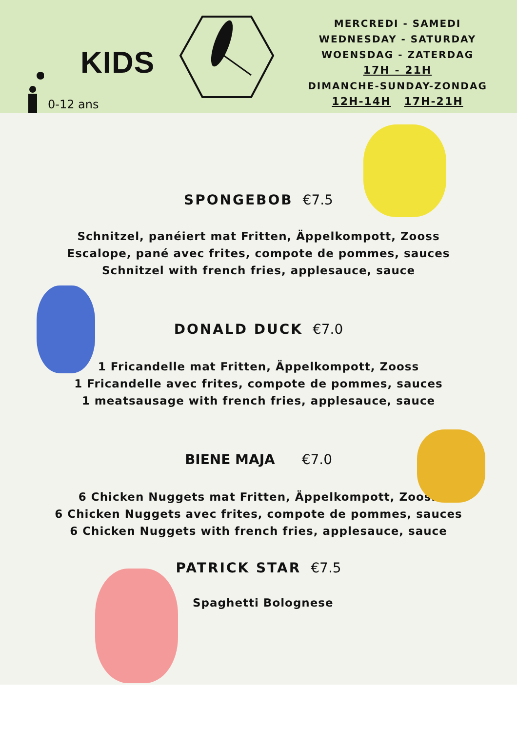KIDS
0-12 ans
MERCREDI - SAMEDI
WEDNESDAY - SATURDAY
WOENSDAG - ZATERDAG
17H - 21H
DIMANCHE-SUNDAY-ZONDAG
12H-14H 17H-21H
SPONGEBOB €7.5
Schnitzel, panéiert mat Fritten, Äppelkompott, Zooss
Escalope, pané avec frites, compote de pommes, sauces
Schnitzel with french fries, applesauce, sauce
DONALD DUCK €7.0
1 Fricandelle mat Fritten, Äppelkompott, Zooss
1 Fricandelle avec frites, compote de pommes, sauces
1 meatsausage with french fries, applesauce, sauce
BIENE MAJA €7.0
6 Chicken Nuggets mat Fritten, Äppelkompott, Zooss
6 Chicken Nuggets avec frites, compote de pommes, sauces
6 Chicken Nuggets with french fries, applesauce, sauce
PATRICK STAR €7.5
Spaghetti Bolognese